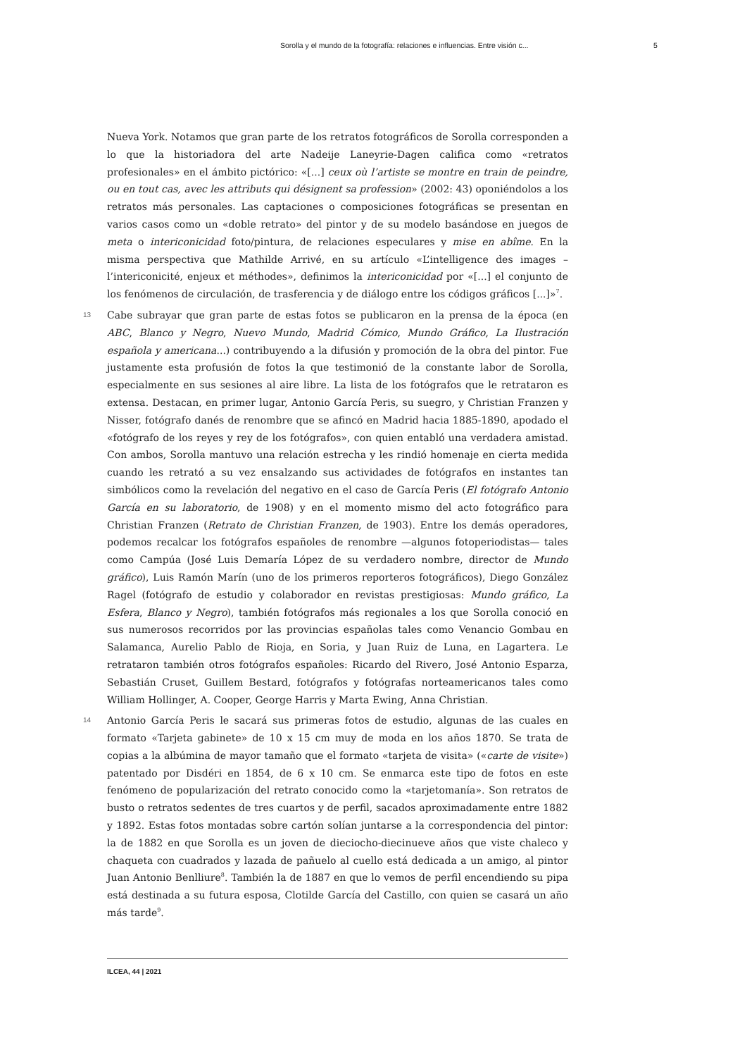Sorolla y el mundo de la fotografía: relaciones e influencias. Entre visión c... 5
Nueva York. Notamos que gran parte de los retratos fotográficos de Sorolla corresponden a lo que la historiadora del arte Nadeije Laneyrie-Dagen califica como «retratos profesionales» en el ámbito pictórico: «[...] ceux où l’artiste se montre en train de peindre, ou en tout cas, avec les attributs qui désignent sa profession» (2002: 43) oponiéndolos a los retratos más personales. Las captaciones o composiciones fotográficas se presentan en varios casos como un «doble retrato» del pintor y de su modelo basándose en juegos de meta o intericonicidad foto/pintura, de relaciones especulares y mise en abîme. En la misma perspectiva que Mathilde Arrivé, en su artículo «L’intelligence des images – l’intericonicité, enjeux et méthodes», definimos la intericonicidad por «[...] el conjunto de los fenómenos de circulación, de trasferencia y de diálogo entre los códigos gráficos [...]»<sup>7</sup>.
13 Cabe subrayar que gran parte de estas fotos se publicaron en la prensa de la época (en ABC, Blanco y Negro, Nuevo Mundo, Madrid Cómico, Mundo Gráfico, La Ilustración española y americana...) contribuyendo a la difusión y promoción de la obra del pintor. Fue justamente esta profusión de fotos la que testimonió de la constante labor de Sorolla, especialmente en sus sesiones al aire libre. La lista de los fotógrafos que le retrataron es extensa. Destacan, en primer lugar, Antonio García Peris, su suegro, y Christian Franzen y Nisser, fotógrafo danés de renombre que se afincó en Madrid hacia 1885-1890, apodado el «fotógrafo de los reyes y rey de los fotógrafos», con quien entabló una verdadera amistad. Con ambos, Sorolla mantuvo una relación estrecha y les rindió homenaje en cierta medida cuando les retrató a su vez ensalzando sus actividades de fotógrafos en instantes tan simbólicos como la revelación del negativo en el caso de García Peris (El fotógrafo Antonio García en su laboratorio, de 1908) y en el momento mismo del acto fotográfico para Christian Franzen (Retrato de Christian Franzen, de 1903). Entre los demás operadores, podemos recalcar los fotógrafos españoles de renombre —algunos fotoperiodistas— tales como Campúa (José Luis Demaría López de su verdadero nombre, director de Mundo gráfico), Luis Ramón Marín (uno de los primeros reporteros fotográficos), Diego González Ragel (fotógrafo de estudio y colaborador en revistas prestigiosas: Mundo gráfico, La Esfera, Blanco y Negro), también fotógrafos más regionales a los que Sorolla conoció en sus numerosos recorridos por las provincias españolas tales como Venancio Gombau en Salamanca, Aurelio Pablo de Rioja, en Soria, y Juan Ruiz de Luna, en Lagartera. Le retrataron también otros fotógrafos españoles: Ricardo del Rivero, José Antonio Esparza, Sebastián Cruset, Guillem Bestard, fotógrafos y fotógrafas norteamericanos tales como William Hollinger, A. Cooper, George Harris y Marta Ewing, Anna Christian.
14 Antonio García Peris le sacará sus primeras fotos de estudio, algunas de las cuales en formato «Tarjeta gabinete» de 10 x 15 cm muy de moda en los años 1870. Se trata de copias a la albúmina de mayor tamaño que el formato «tarjeta de visita» («carte de visite») patentado por Disdéri en 1854, de 6 x 10 cm. Se enmarca este tipo de fotos en este fenómeno de popularización del retrato conocido como la «tarjetomanía». Son retratos de busto o retratos sedentes de tres cuartos y de perfil, sacados aproximadamente entre 1882 y 1892. Estas fotos montadas sobre cartón solían juntarse a la correspondencia del pintor: la de 1882 en que Sorolla es un joven de dieciocho-diecinueve años que viste chaleco y chaqueta con cuadrados y lazada de pañuelo al cuello está dedicada a un amigo, al pintor Juan Antonio Benlliure<sup>8</sup>. También la de 1887 en que lo vemos de perfil encendiendo su pipa está destinada a su futura esposa, Clotilde García del Castillo, con quien se casará un año más tarde<sup>9</sup>.
ILCEA, 44 | 2021